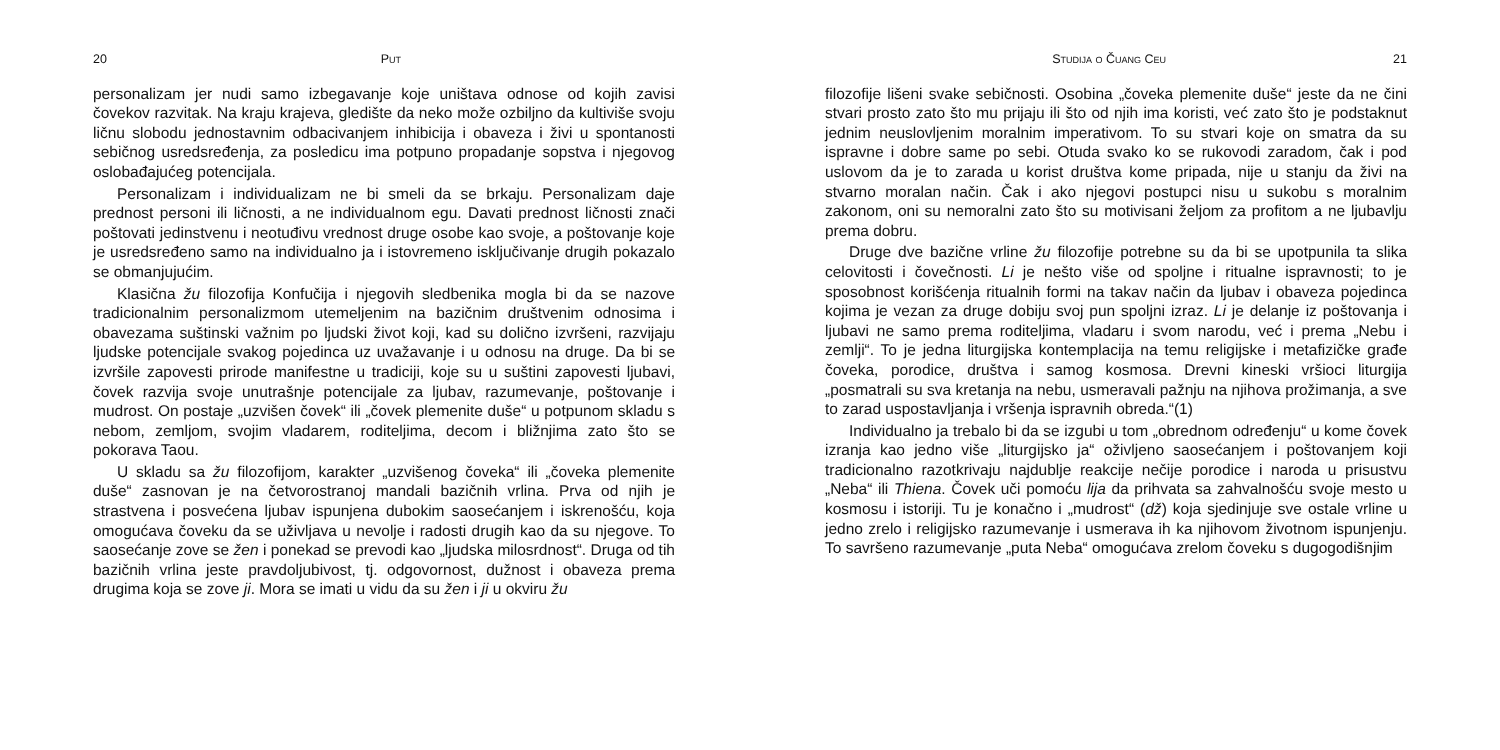20 Put
personalizam jer nudi samo izbegavanje koje uništava odnose od kojih zavisi čovekov razvitak. Na kraju krajeva, gledište da neko može ozbiljno da kultiviše svoju ličnu slobodu jednostavnim odbacivanjem inhibicija i obaveza i živi u spontanosti sebičnog usredsređenja, za posledicu ima potpuno propadanje sopstva i njegovog oslobađajućeg potencijala.
Personalizam i individualizam ne bi smeli da se brkaju. Personalizam daje prednost personi ili ličnosti, a ne individualnom egu. Davati prednost ličnosti znači poštovati jedinstvenu i neotuđivu vrednost druge osobe kao svoje, a poštovanje koje je usredsređeno samo na individualno ja i istovremeno isključivanje drugih pokazalo se obmanjujućim.
Klasična žu filozofija Konfučija i njegovih sledbenika mogla bi da se nazove tradicionalnim personalizmom utemeljenim na bazičnim društvenim odnosima i obavezama suštinski važnim po ljudski život koji, kad su dolično izvršeni, razvijaju ljudske potencijale svakog pojedinca uz uvažavanje i u odnosu na druge. Da bi se izvršile zapovesti prirode manifestne u tradiciji, koje su u suštini zapovesti ljubavi, čovek razvija svoje unutrašnje potencijale za ljubav, razumevanje, poštovanje i mudrost. On postaje „uzvišen čovek“ ili „čovek plemenite duše“ u potpunom skladu s nebom, zemljom, svojim vladarem, roditeljima, decom i bližnjima zato što se pokorava Taou.
U skladu sa žu filozofijom, karakter „uzvišenog čoveka“ ili „čoveka plemenite duše“ zasnovan je na četvorostranoj mandali bazičnih vrlina. Prva od njih je strastvena i posvećena ljubav ispunjena dubokim saosećanjem i iskrenošću, koja omogućava čoveku da se uživljava u nevolje i radosti drugih kao da su njegove. To saosećanje zove se žen i ponekad se prevodi kao „ljudska milosrdnost“. Druga od tih bazičnih vrlina jeste pravdoljubivost, tj. odgovornost, dužnost i obaveza prema drugima koja se zove ji. Mora se imati u vidu da su žen i ji u okviru žu
Studija o Čuang Ceu 21
filozofije lišeni svake sebičnosti. Osobina „čoveka plemenite duše“ jeste da ne čini stvari prosto zato što mu prijaju ili što od njih ima koristi, već zato što je podstaknut jednim neuslovljenim moralnim imperativom. To su stvari koje on smatra da su ispravne i dobre same po sebi. Otuda svako ko se rukovodi zaradom, čak i pod uslovom da je to zarada u korist društva kome pripada, nije u stanju da živi na stvarno moralan način. Čak i ako njegovi postupci nisu u sukobu s moralnim zakonom, oni su nemoralni zato što su motivisani željom za profitom a ne ljubavlju prema dobru.
Druge dve bazične vrline žu filozofije potrebne su da bi se upotpunila ta slika celovitosti i čovečnosti. Li je nešto više od spoljne i ritualne ispravnosti; to je sposobnost korišćenja ritualnih formi na takav način da ljubav i obaveza pojedinca kojima je vezan za druge dobiju svoj pun spoljni izraz. Li je delanje iz poštovanja i ljubavi ne samo prema roditeljima, vladaru i svom narodu, već i prema „Nebu i zemlji“. To je jedna liturgijska kontemplacija na temu religijske i metafizičke građe čoveka, porodice, društva i samog kosmosa. Drevni kineski vršioci liturgija „posmatrali su sva kretanja na nebu, usmeravali pažnju na njihova prožimanja, a sve to zarad uspostavljanja i vršenja ispravnih obreda.“(1)
Individualno ja trebalo bi da se izgubi u tom „obrednom određenju“ u kome čovek izranja kao jedno više „liturgijsko ja“ oživljeno saosećanjem i poštovanjem koji tradicionalno razotkrivaju najdublje reakcije nečije porodice i naroda u prisustvu „Neba“ ili Thiena. Čovek uči pomoću lija da prihvata sa zahvalnošću svoje mesto u kosmosu i istoriji. Tu je konačno i „mudrost“ (dž) koja sjedinjuje sve ostale vrline u jedno zrelo i religijsko razumevanje i usmerava ih ka njihovom životnom ispunjenju. To savršeno razumevanje „puta Neba“ omogućava zrelom čoveku s dugogodišnjim